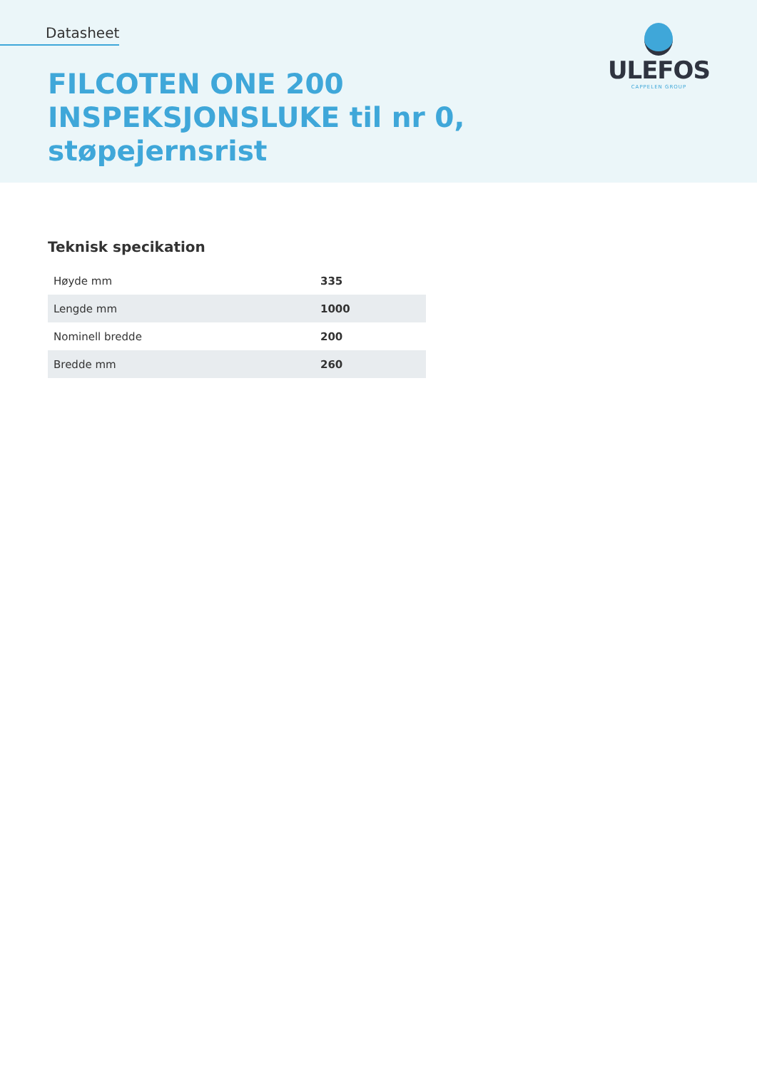Datasheet
FILCOTEN ONE 200
INSPEKSJONSLUKE til nr 0,
støpejernsrist
ULEFOS
CAPPELEN GROUP
Teknisk specikation
| Høyde mm | 335 |
| Lengde mm | 1000 |
| Nominell bredde | 200 |
| Bredde mm | 260 |